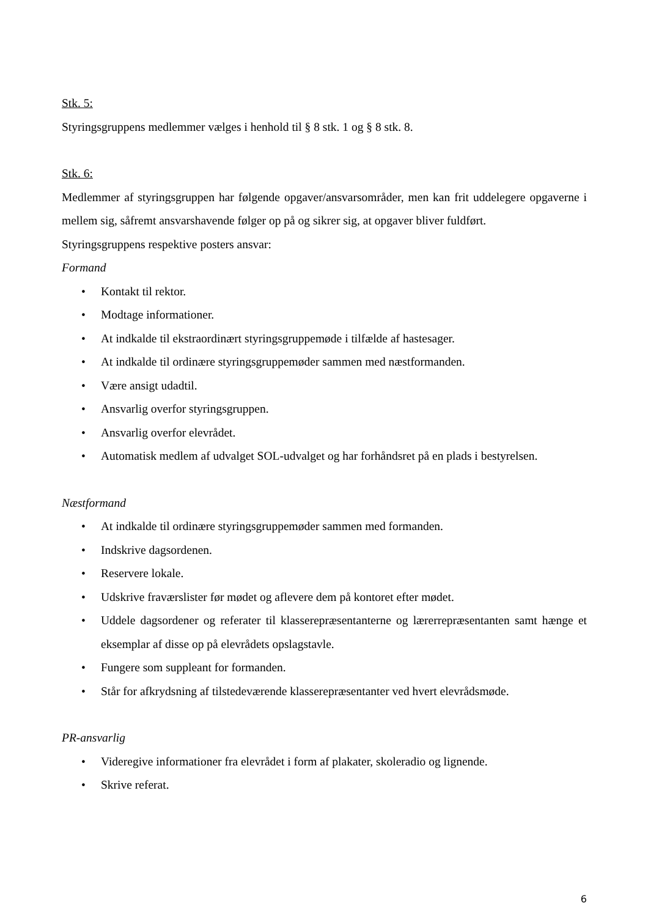Stk. 5:
Styringsgruppens medlemmer vælges i henhold til § 8 stk. 1 og § 8 stk. 8.
Stk. 6:
Medlemmer af styringsgruppen har følgende opgaver/ansvarsområder, men kan frit uddelegere opgaverne i mellem sig, såfremt ansvarshavende følger op på og sikrer sig, at opgaver bliver fuldført.
Styringsgruppens respektive posters ansvar:
Formand
• Kontakt til rektor.
• Modtage informationer.
• At indkalde til ekstraordinært styringsgruppemøde i tilfælde af hastesager.
• At indkalde til ordinære styringsgruppemøder sammen med næstformanden.
• Være ansigt udadtil.
• Ansvarlig overfor styringsgruppen.
• Ansvarlig overfor elevrådet.
• Automatisk medlem af udvalget SOL-udvalget og har forhåndsret på en plads i bestyrelsen.
Næstformand
• At indkalde til ordinære styringsgruppemøder sammen med formanden.
• Indskrive dagsordenen.
• Reservere lokale.
• Udskrive fraværslister før mødet og aflevere dem på kontoret efter mødet.
• Uddele dagsordener og referater til klasserepræsentanterne og lærerrepræsentanten samt hænge et eksemplar af disse op på elevrådets opslagstavle.
• Fungere som suppleant for formanden.
• Står for afkrydsning af tilstedeværende klasserepræsentanter ved hvert elevrådsmøde.
PR-ansvarlig
• Videregive informationer fra elevrådet i form af plakater, skoleradio og lignende.
• Skrive referat.
6